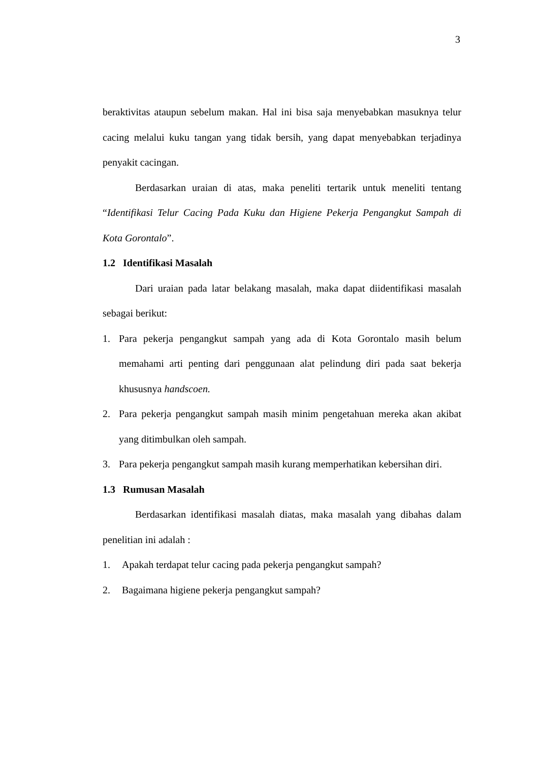3
beraktivitas ataupun sebelum makan. Hal ini bisa saja menyebabkan masuknya telur cacing melalui kuku tangan yang tidak bersih, yang dapat menyebabkan terjadinya penyakit cacingan.
Berdasarkan uraian di atas, maka peneliti tertarik untuk meneliti tentang “Identifikasi Telur Cacing Pada Kuku dan Higiene Pekerja Pengangkut Sampah di Kota Gorontalo”.
1.2 Identifikasi Masalah
Dari uraian pada latar belakang masalah, maka dapat diidentifikasi masalah sebagai berikut:
1. Para pekerja pengangkut sampah yang ada di Kota Gorontalo masih belum memahami arti penting dari penggunaan alat pelindung diri pada saat bekerja khususnya handscoen.
2. Para pekerja pengangkut sampah masih minim pengetahuan mereka akan akibat yang ditimbulkan oleh sampah.
3. Para pekerja pengangkut sampah masih kurang memperhatikan kebersihan diri.
1.3 Rumusan Masalah
Berdasarkan identifikasi masalah diatas, maka masalah yang dibahas dalam penelitian ini adalah :
1. Apakah terdapat telur cacing pada pekerja pengangkut sampah?
2. Bagaimana higiene pekerja pengangkut sampah?